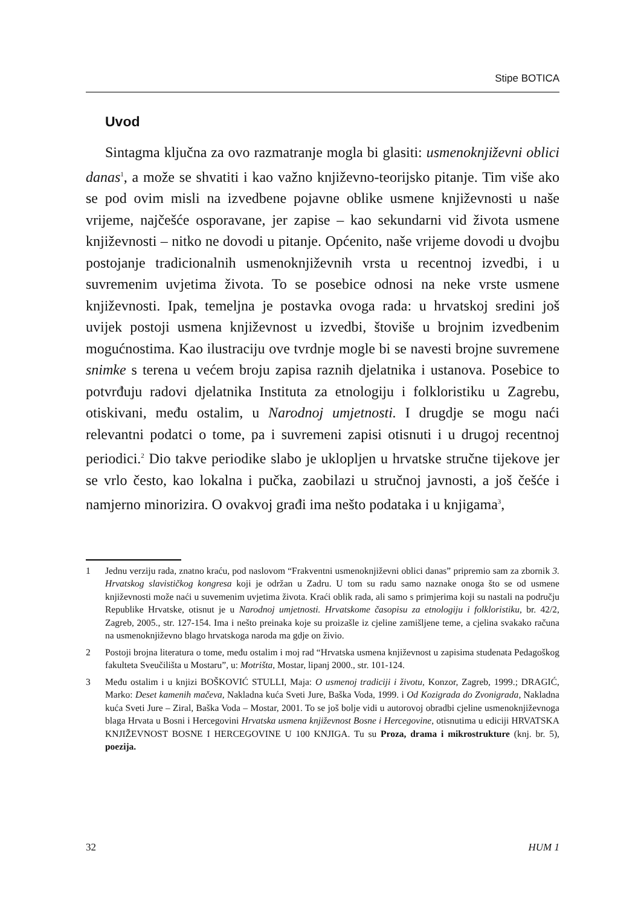Stipe BOTICA
Uvod
Sintagma ključna za ovo razmatranje mogla bi glasiti: usmenoknjiževni oblici danas<sup>1</sup>, a može se shvatiti i kao važno književno-teorijsko pitanje. Tim više ako se pod ovim misli na izvedbene pojavne oblike usmene književnosti u naše vrijeme, najčešće osporavane, jer zapise – kao sekundarni vid života usmene književnosti – nitko ne dovodi u pitanje. Općenito, naše vrijeme dovodi u dvojbu postojanje tradicionalnih usmenoknjiževnih vrsta u recentnoj izvedbi, i u suvremenim uvjetima života. To se posebice odnosi na neke vrste usmene književnosti. Ipak, temeljna je postavka ovoga rada: u hrvatskoj sredini još uvijek postoji usmena književnost u izvedbi, štoviše u brojnim izvedbenim mogućnostima. Kao ilustraciju ove tvrdnje mogle bi se navesti brojne suvremene snimke s terena u većem broju zapisa raznih djelatnika i ustanova. Posebice to potvrđuju radovi djelatnika Instituta za etnologiju i folkloristiku u Zagrebu, otiskivani, među ostalim, u Narodnoj umjetnosti. I drugdje se mogu naći relevantni podatci o tome, pa i suvremeni zapisi otisnuti i u drugoj recentnoj periodici.<sup>2</sup> Dio takve periodike slabo je uklopljen u hrvatske stručne tijekove jer se vrlo često, kao lokalna i pučka, zaobilazi u stručnoj javnosti, a još češće i namjerno minorizira. O ovakvoj građi ima nešto podataka i u knjigama<sup>3</sup>,
1 Jednu verziju rada, znatno kraću, pod naslovom “Frakventni usmenoknjiževni oblici danas” pripremio sam za zbornik 3. Hrvatskog slavističkog kongresa koji je održan u Zadru. U tom su radu samo naznake onoga što se od usmene književnosti može naći u suvemenim uvjetima života. Kraći oblik rada, ali samo s primjerima koji su nastali na području Republike Hrvatske, otisnut je u Narodnoj umjetnosti. Hrvatskome časopisu za etnologiju i folkloristiku, br. 42/2, Zagreb, 2005., str. 127-154. Ima i nešto preinaka koje su proizašle iz cjeline zamišljene teme, a cjelina svakako računa na usmenoknjiževno blago hrvatskoga naroda ma gdje on živio.
2 Postoji brojna literatura o tome, među ostalim i moj rad “Hrvatska usmena književnost u zapisima studenata Pedagoškog fakulteta Sveučilišta u Mostaru”, u: Motrišta, Mostar, lipanj 2000., str. 101-124.
3 Među ostalim i u knjizi BOŠKOVIĆ STULLI, Maja: O usmenoj tradiciji i životu, Konzor, Zagreb, 1999.; DRAGIĆ, Marko: Deset kamenih mačeva, Nakladna kuća Sveti Jure, Baška Voda, 1999. i Od Kozigrada do Zvonigrada, Nakladna kuća Sveti Jure – Ziral, Baška Voda – Mostar, 2001. To se još bolje vidi u autorovoj obradbi cjeline usmenoknjiževnoga blaga Hrvata u Bosni i Hercegovini Hrvatska usmena književnost Bosne i Hercegovine, otisnutima u ediciji HRVATSKA KNJIŽEVNOST BOSNE I HERCEGOVINE U 100 KNJIGA. Tu su Proza, drama i mikrostrukture (knj. br. 5), poezija.
32 HUM 1